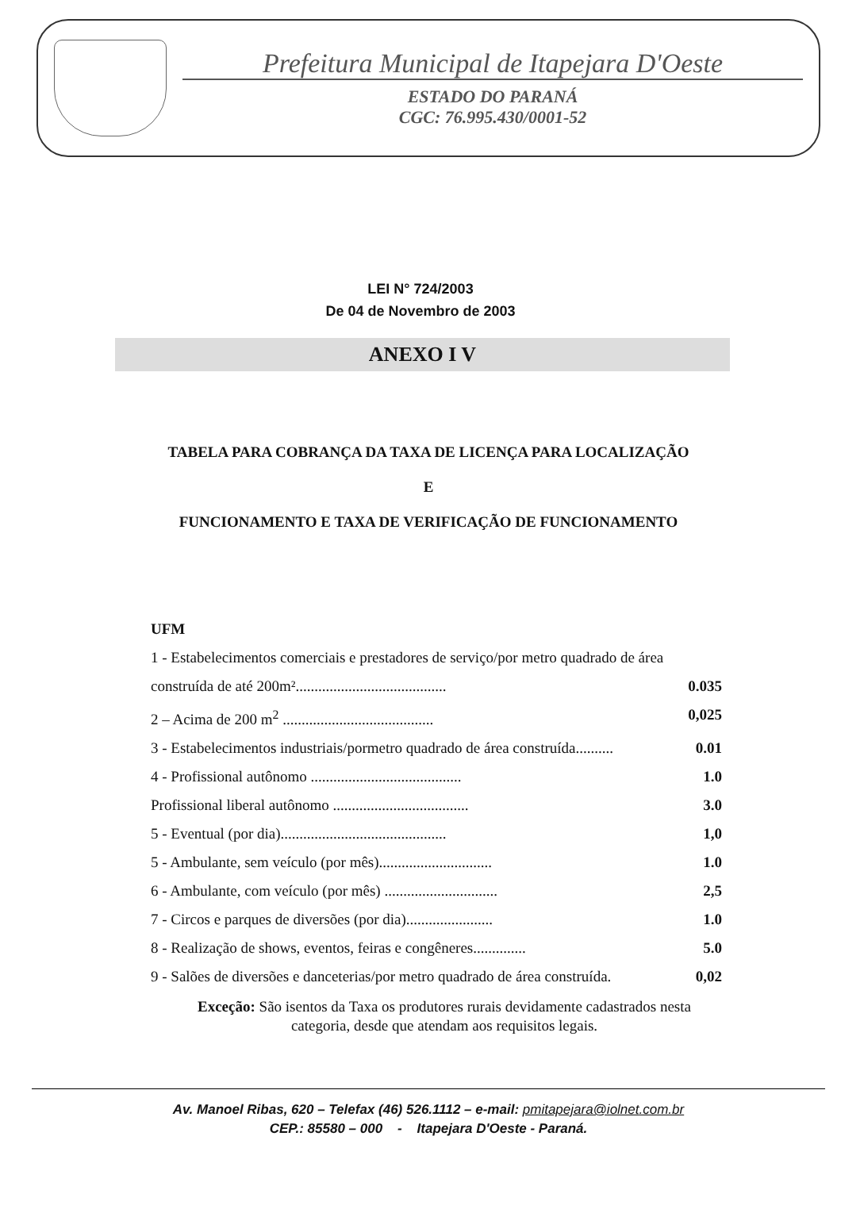Prefeitura Municipal de Itapejara D'Oeste
ESTADO DO PARANÁ
CGC: 76.995.430/0001-52
LEI N° 724/2003
De 04 de Novembro de 2003
ANEXO I V
TABELA PARA COBRANÇA DA TAXA DE LICENÇA PARA LOCALIZAÇÃO
E
FUNCIONAMENTO E TAXA DE VERIFICAÇÃO DE FUNCIONAMENTO
UFM
1 - Estabelecimentos comerciais e prestadores de serviço/por metro quadrado de área
construída de até 200m²........................................ 0.035
2 – Acima de 200 m<sup>2</sup> ........................................ 0,025
3 - Estabelecimentos industriais/pormetro quadrado de área construída.......... 0.01
4 - Profissional autônomo ........................................ 1.0
Profissional liberal autônomo .................................... 3.0
5 - Eventual (por dia)............................................ 1,0
5 - Ambulante, sem veículo (por mês).............................. 1.0
6 - Ambulante, com veículo (por mês) .............................. 2,5
7 - Circos e parques de diversões (por dia)....................... 1.0
8 - Realização de shows, eventos, feiras e congêneres.............. 5.0
9 - Salões de diversões e danceterias/por metro quadrado de área construída. 0,02
Exceção: São isentos da Taxa os produtores rurais devidamente cadastrados nesta categoria, desde que atendam aos requisitos legais.
Av. Manoel Ribas, 620 – Telefax (46) 526.1112 – e-mail: pmitapejara@iolnet.com.br
CEP.: 85580 – 000 - Itapejara D'Oeste - Paraná.